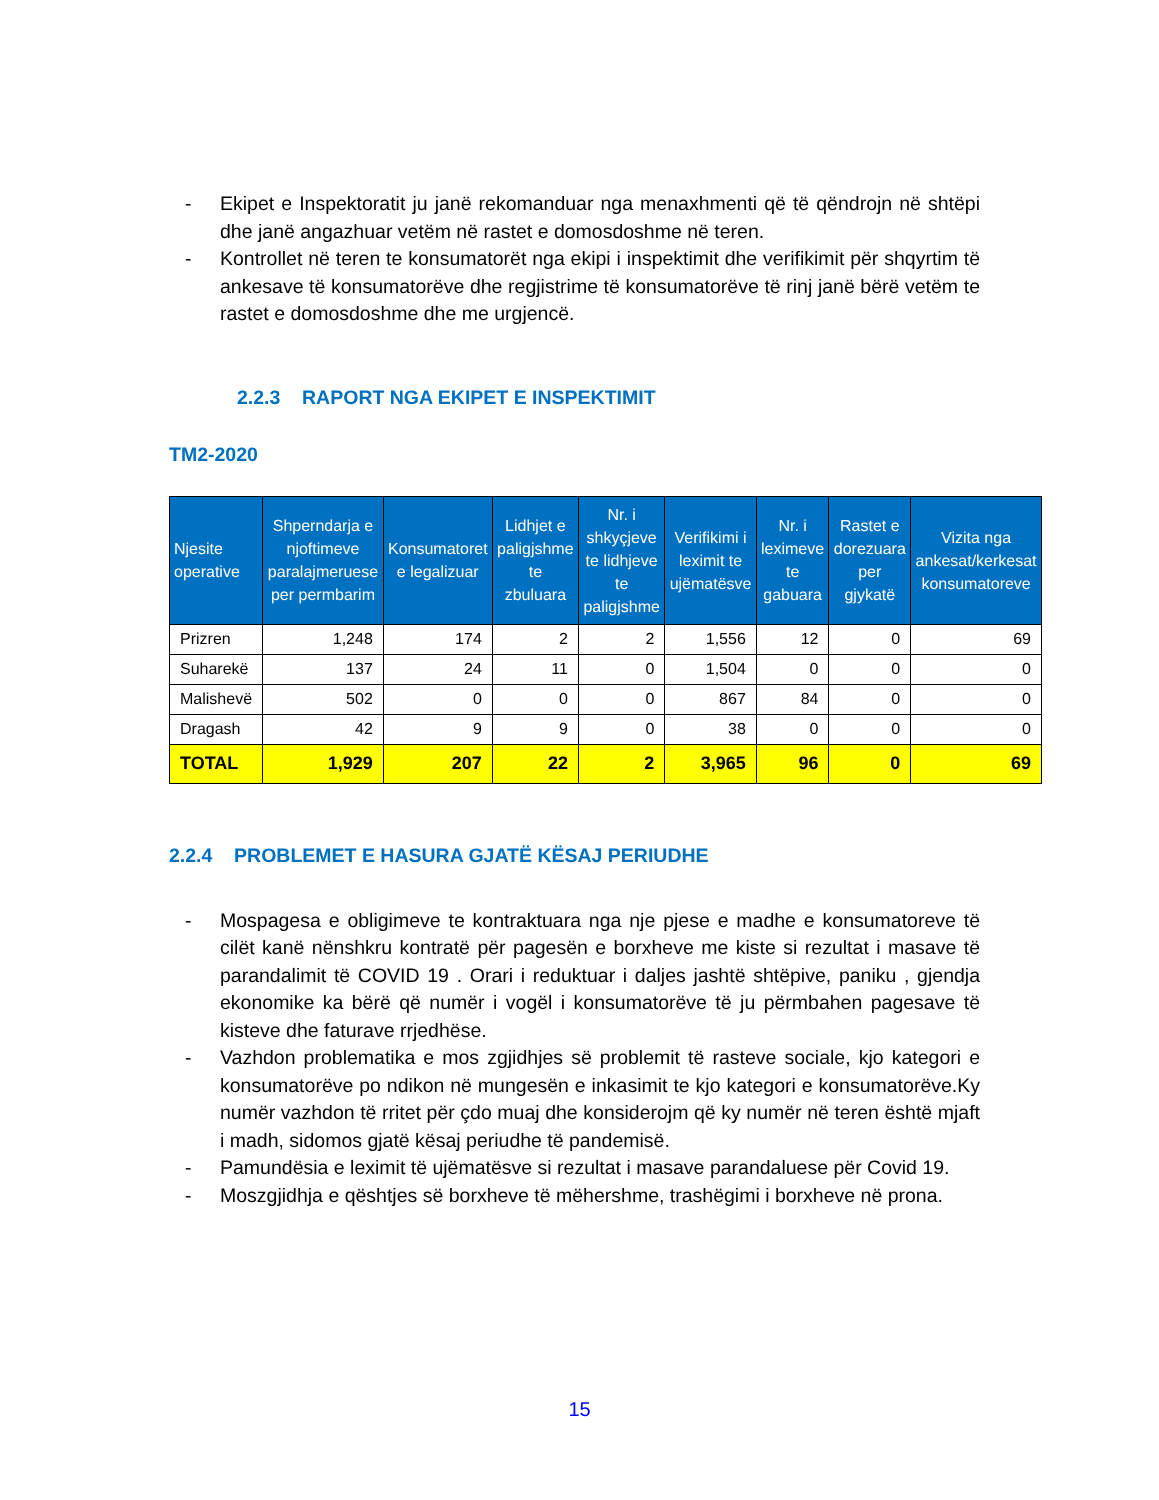- Ekipet e Inspektoratit ju janë rekomanduar nga menaxhmenti që të qëndrojn në shtëpi dhe janë angazhuar vetëm në rastet e domosdoshme në teren.
- Kontrollet në teren te konsumatorët nga ekipi i inspektimit dhe verifikimit për shqyrtim të ankesave të konsumatorëve dhe regjistrime të konsumatorëve të rinj janë bërë vetëm te rastet e domosdoshme dhe me urgjencë.
2.2.3 RAPORT NGA EKIPET E INSPEKTIMIT
TM2-2020
| Njesite operative | Shperndarja e njoftimeve paralajmeruese per permbarim | Konsumatoret e legalizuar | Lidhjet e paligjshme te zbuluara | Nr. i shkyçjeve te lidhjeve te paligjshme | Verifikimi i leximit te ujëmatësve | Nr. i leximeve te gabuara | Rastet e dorezuara per gjykatë | Vizita nga ankesat/kerkesat konsumatoreve |
| --- | --- | --- | --- | --- | --- | --- | --- | --- |
| Prizren | 1,248 | 174 | 2 | 2 | 1,556 | 12 | 0 | 69 |
| Suharekë | 137 | 24 | 11 | 0 | 1,504 | 0 | 0 | 0 |
| Malishevë | 502 | 0 | 0 | 0 | 867 | 84 | 0 | 0 |
| Dragash | 42 | 9 | 9 | 0 | 38 | 0 | 0 | 0 |
| TOTAL | 1,929 | 207 | 22 | 2 | 3,965 | 96 | 0 | 69 |
2.2.4 PROBLEMET E HASURA GJATË KËSAJ PERIUDHE
- Mospagesa e obligimeve te kontraktuara nga nje pjese e madhe e konsumatoreve të cilët kanë nënshkru kontratë për pagesën e borxheve me kiste si rezultat i masave të parandalimit të COVID 19 . Orari i reduktuar i daljes jashtë shtëpive, paniku , gjendja ekonomike ka bërë që numër i vogël i konsumatorëve të ju përmbahen pagesave të kisteve dhe faturave rrjedhëse.
- Vazhdon problematika e mos zgjidhjes së problemit të rasteve sociale, kjo kategori e konsumatorëve po ndikon në mungesën e inkasimit te kjo kategori e konsumatorëve.Ky numër vazhdon të rritet për çdo muaj dhe konsiderojm që ky numër në teren është mjaft i madh, sidomos gjatë kësaj periudhe të pandemisë.
- Pamundësia e leximit të ujëmatësve si rezultat i masave parandaluese për Covid 19.
- Moszgjidhja e qështjes së borxheve të mëhershme, trashëgimi i borxheve në prona.
15